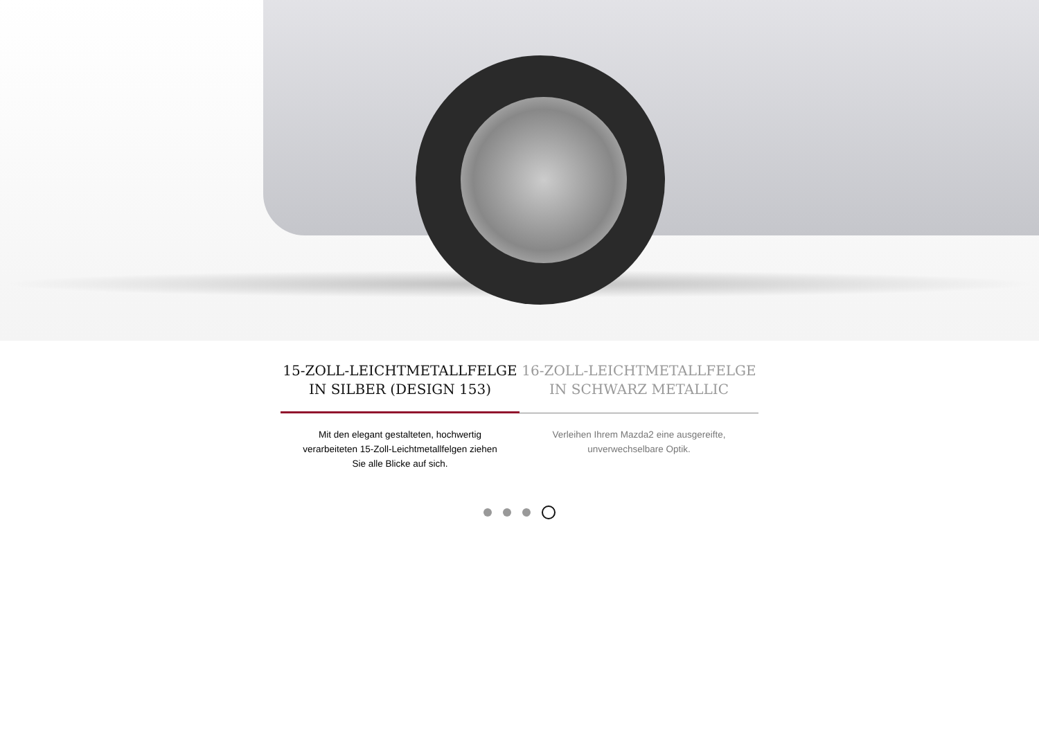15-ZOLL-LEICHTMETALLFELGE IN SILBER (DESIGN 153)
Mit den elegant gestalteten, hochwertig verarbeiteten 15-Zoll-Leichtmetallfelgen ziehen Sie alle Blicke auf sich.
16-ZOLL-LEICHTMETALLFELGE IN SCHWARZ METALLIC
Verleihen Ihrem Mazda2 eine ausgereifte, unverwechselbare Optik.